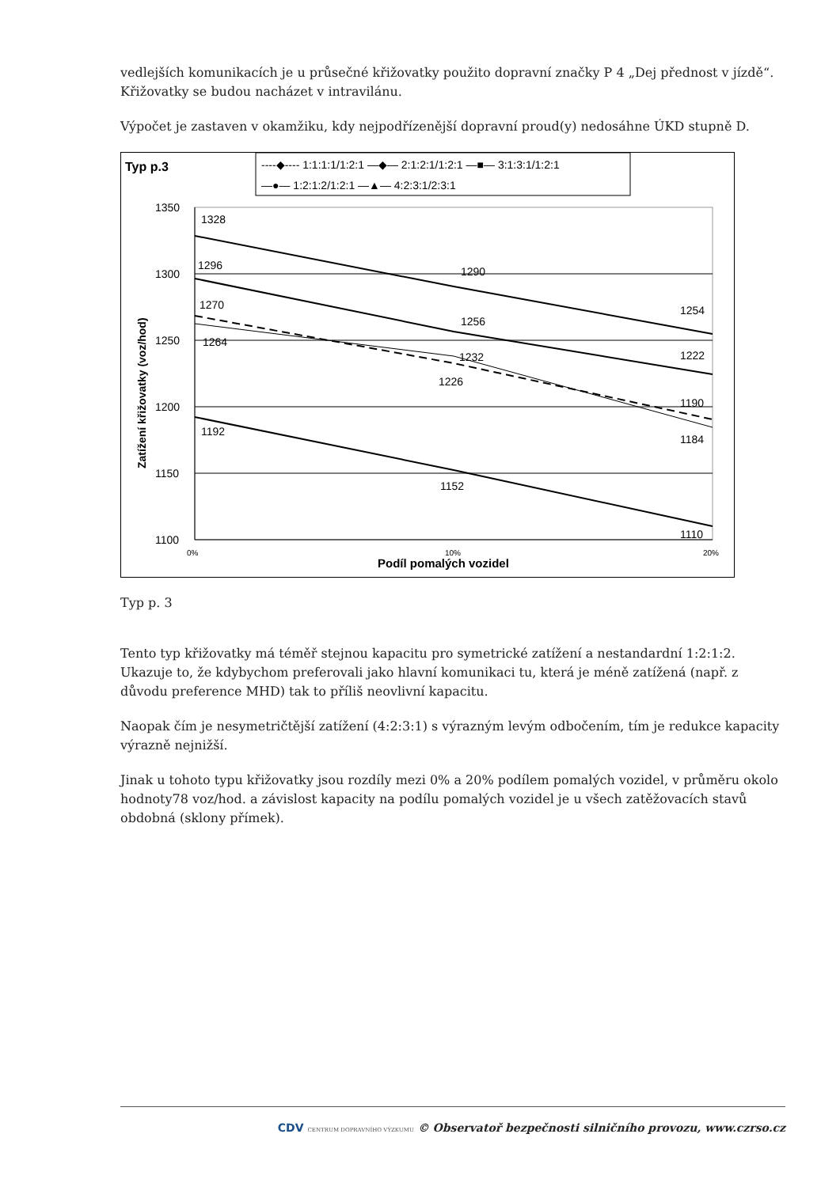vedlejších komunikacích je u průsečné křižovatky použito dopravní značky P 4 „Dej přednost v jízdě“. Křižovatky se budou nacházet v intravilánu.
Výpočet je zastaven v okamžiku, kdy nejpodřízenější dopravní proud(y) nedosáhne ÚKD stupně D.
Typ p.3
----◆---- 1:1:1:1/1:2:1 —◆— 2:1:2:1/1:2:1 —■— 3:1:3:1/1:2:1
—●— 1:2:1:2/1:2:1 —▲— 4:2:3:1/2:3:1
1350
1300
1250
1200
1150
1100
0%
10%
20%
Podíl pomalých vozidel
Zatížení křižovatky (voz/hod)
1328
1296
1270
1264
1192
1290
1256
1232
1226
1152
1254
1222
1190
1184
1110
Typ p. 3
Tento typ křižovatky má téměř stejnou kapacitu pro symetrické zatížení a nestandardní 1:2:1:2. Ukazuje to, že kdybychom preferovali jako hlavní komunikaci tu, která je méně zatížená (např. z důvodu preference MHD) tak to příliš neovlivní kapacitu.
Naopak čím je nesymetričtější zatížení (4:2:3:1) s výrazným levým odbočením, tím je redukce kapacity výrazně nejnižší.
Jinak u tohoto typu křižovatky jsou rozdíly mezi 0% a 20% podílem pomalých vozidel, v průměru okolo hodnoty78 voz/hod. a závislost kapacity na podílu pomalých vozidel je u všech zatěžovacích stavů obdobná (sklony přímek).
CDV CENTRUM DOPRAVNÍHO VÝZKUMU © Observatoř bezpečnosti silničního provozu, www.czrso.cz